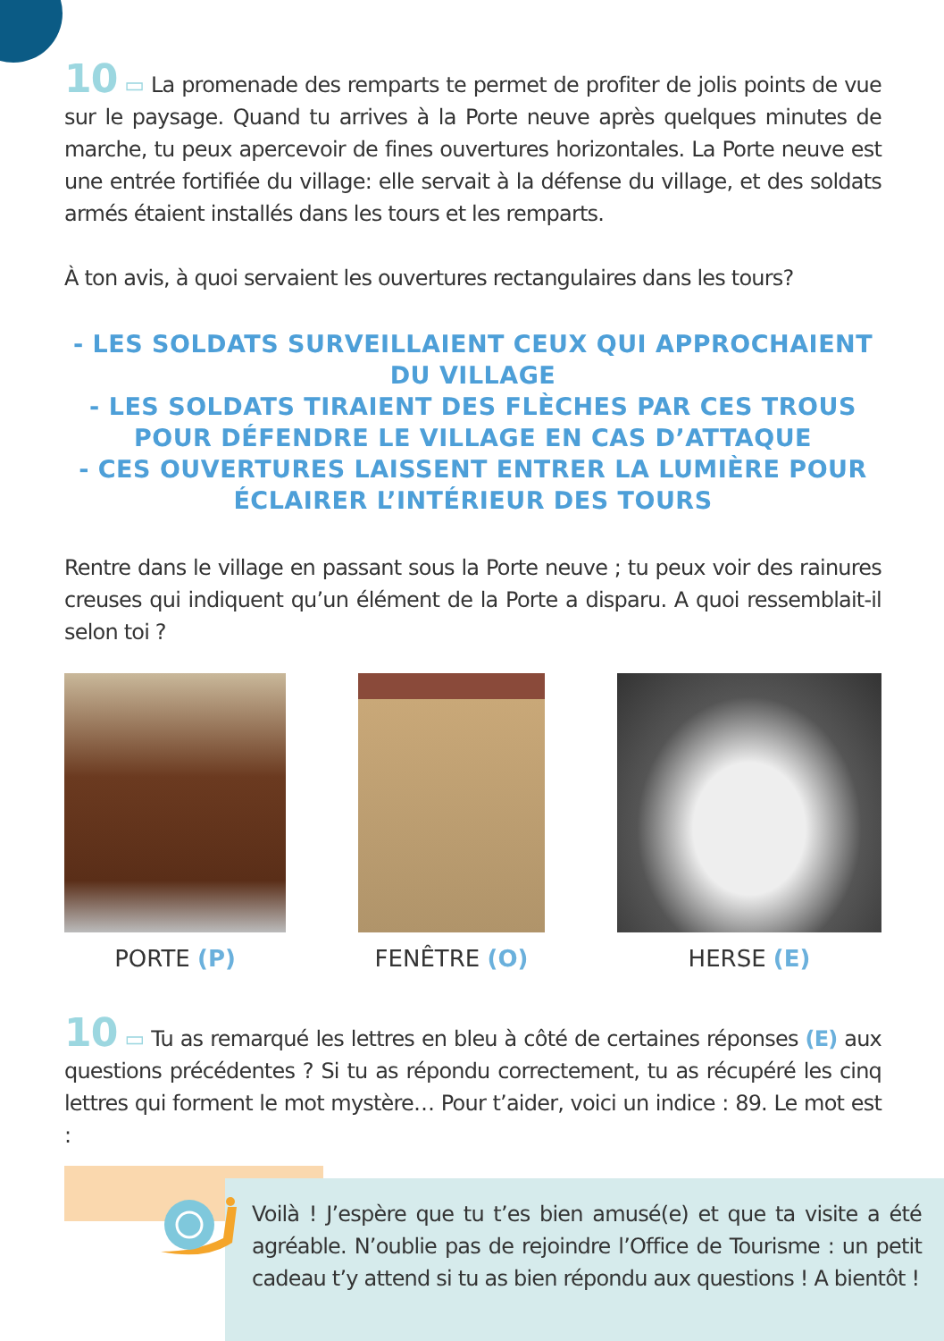10 ▭ La promenade des remparts te permet de profiter de jolis points de vue sur le paysage. Quand tu arrives à la Porte neuve après quelques minutes de marche, tu peux apercevoir de fines ouvertures horizontales. La Porte neuve est une entrée fortifiée du village: elle servait à la défense du village, et des soldats armés étaient installés dans les tours et les remparts.
À ton avis, à quoi servaient les ouvertures rectangulaires dans les tours?
- LES SOLDATS SURVEILLAIENT CEUX QUI APPROCHAIENT DU VILLAGE
- LES SOLDATS TIRAIENT DES FLÈCHES PAR CES TROUS POUR DÉFENDRE LE VILLAGE EN CAS D’ATTAQUE
- CES OUVERTURES LAISSENT ENTRER LA LUMIÈRE POUR ÉCLAIRER L’INTÉRIEUR DES TOURS
Rentre dans le village en passant sous la Porte neuve ; tu peux voir des rainures creuses qui indiquent qu’un élément de la Porte a disparu. A quoi ressemblait-il selon toi ?
PORTE (P) FENÊTRE (O) HERSE (E)
10 ▭ Tu as remarqué les lettres en bleu à côté de certaines réponses (E) aux questions précédentes ? Si tu as répondu correctement, tu as récupéré les cinq lettres qui forment le mot mystère… Pour t’aider, voici un indice : 89. Le mot est :
Voilà ! J’espère que tu t’es bien amusé(e) et que ta visite a été agréable. N’oublie pas de rejoindre l’Office de Tourisme : un petit cadeau t’y attend si tu as bien répondu aux questions ! A bientôt !